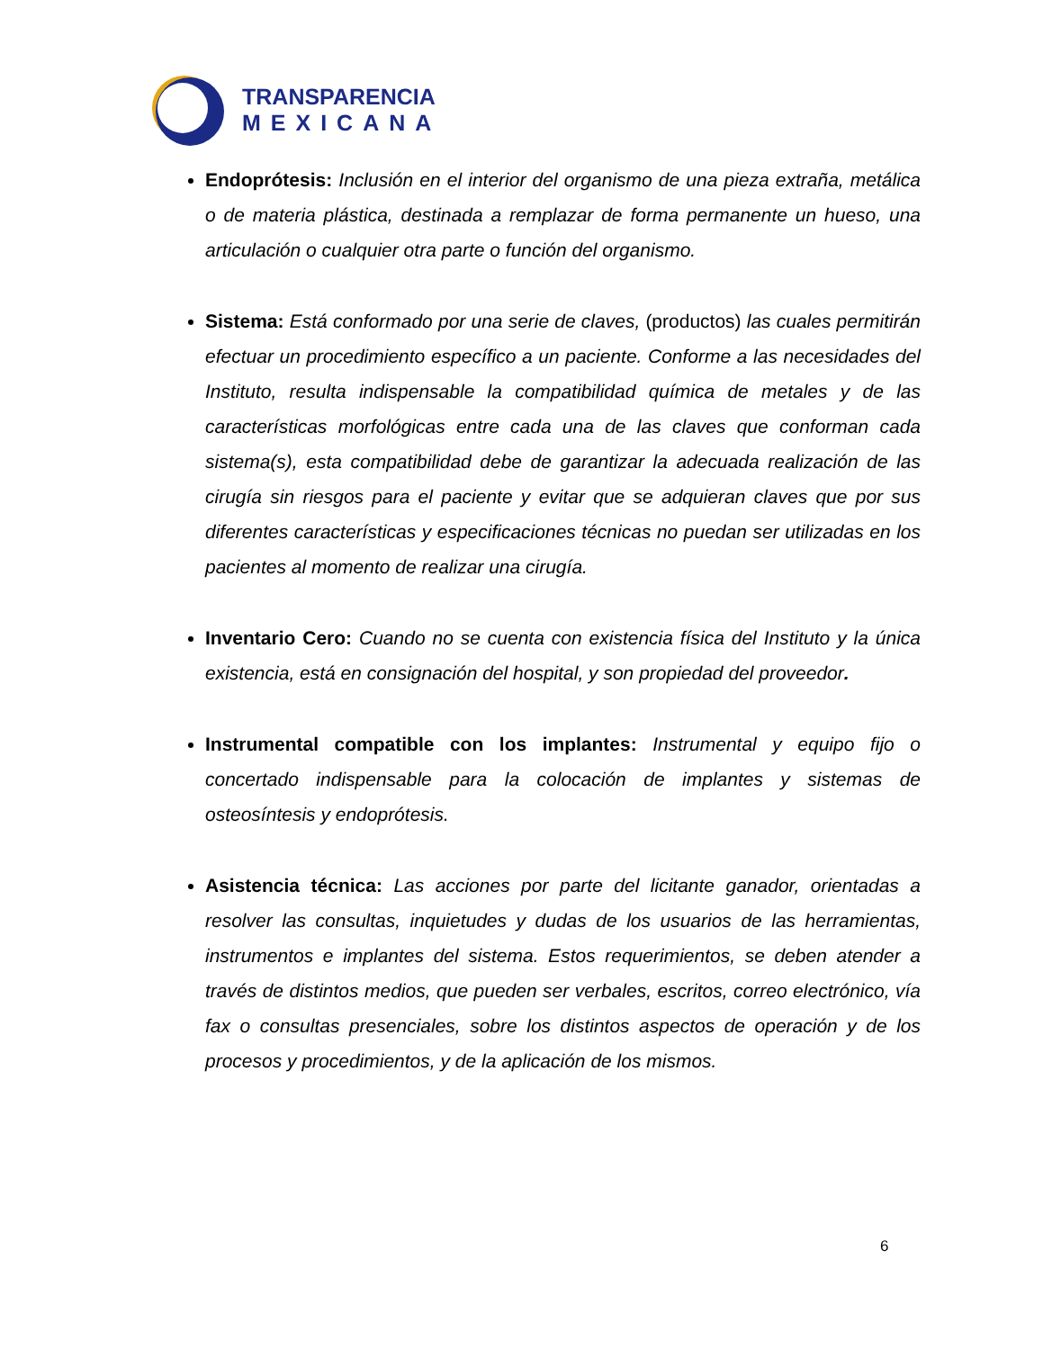TRANSPARENCIA
MEXICANA
Endoprótesis: Inclusión en el interior del organismo de una pieza extraña, metálica o de materia plástica, destinada a remplazar de forma permanente un hueso, una articulación o cualquier otra parte o función del organismo.
Sistema: Está conformado por una serie de claves, (productos) las cuales permitirán efectuar un procedimiento específico a un paciente. Conforme a las necesidades del Instituto, resulta indispensable la compatibilidad química de metales y de las características morfológicas entre cada una de las claves que conforman cada sistema(s), esta compatibilidad debe de garantizar la adecuada realización de las cirugía sin riesgos para el paciente y evitar que se adquieran claves que por sus diferentes características y especificaciones técnicas no puedan ser utilizadas en los pacientes al momento de realizar una cirugía.
Inventario Cero: Cuando no se cuenta con existencia física del Instituto y la única existencia, está en consignación del hospital, y son propiedad del proveedor.
Instrumental compatible con los implantes: Instrumental y equipo fijo o concertado indispensable para la colocación de implantes y sistemas de osteosíntesis y endoprótesis.
Asistencia técnica: Las acciones por parte del licitante ganador, orientadas a resolver las consultas, inquietudes y dudas de los usuarios de las herramientas, instrumentos e implantes del sistema. Estos requerimientos, se deben atender a través de distintos medios, que pueden ser verbales, escritos, correo electrónico, vía fax o consultas presenciales, sobre los distintos aspectos de operación y de los procesos y procedimientos, y de la aplicación de los mismos.
6